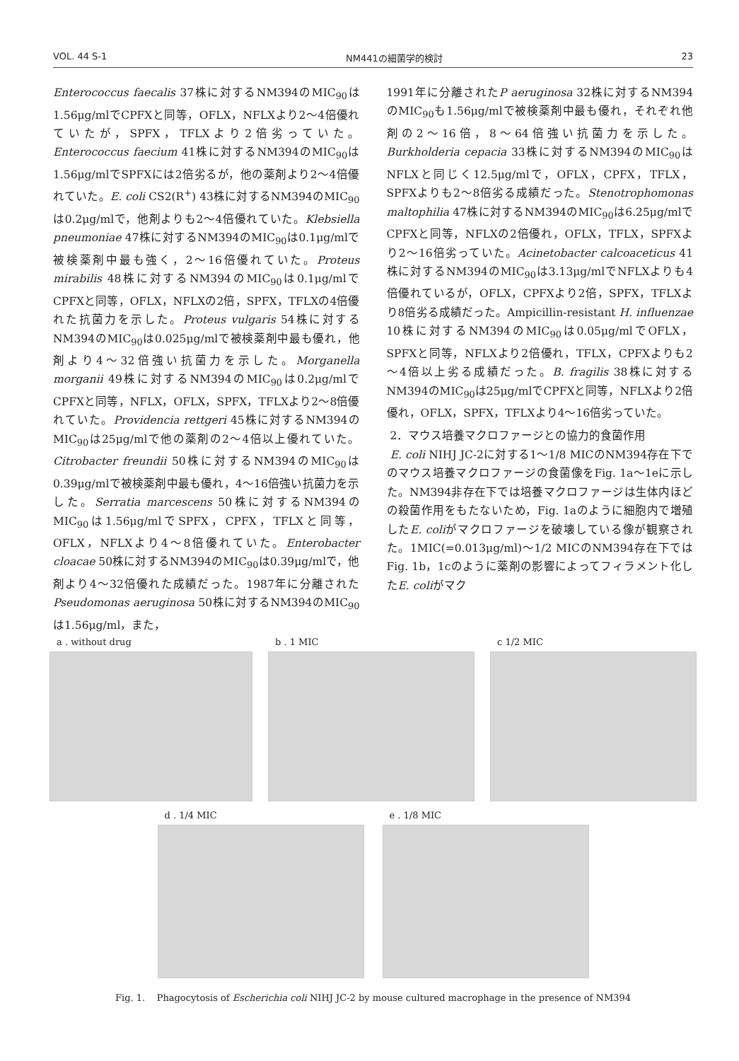VOL. 44 S-1 NM441の細菌学的検討 23
Enterococcus faecalis 37株に対するNM394のMIC<sub>90</sub>は1.56μg/mlでCPFXと同等，OFLX，NFLXより2～4倍優れていたが，SPFX，TFLXより2倍劣っていた。Enterococcus faecium 41株に対するNM394のMIC<sub>90</sub>は1.56μg/mlでSPFXには2倍劣るが，他の薬剤より2～4倍優れていた。E. coli CS2(R<sup>+</sup>) 43株に対するNM394のMIC<sub>90</sub>は0.2μg/mlで，他剤よりも2～4倍優れていた。Klebsiella pneumoniae 47株に対するNM394のMIC<sub>90</sub>は0.1μg/mlで被検薬剤中最も強く，2～16倍優れていた。Proteus mirabilis 48株に対するNM394のMIC<sub>90</sub>は0.1μg/mlでCPFXと同等，OFLX，NFLXの2倍，SPFX，TFLXの4倍優れた抗菌力を示した。Proteus vulgaris 54株に対するNM394のMIC<sub>90</sub>は0.025μg/mlで被検薬剤中最も優れ，他剤より4～32倍強い抗菌力を示した。Morganella morganii 49株に対するNM394のMIC<sub>90</sub>は0.2μg/mlでCPFXと同等，NFLX，OFLX，SPFX，TFLXより2～8倍優れていた。Providencia rettgeri 45株に対するNM394のMIC<sub>90</sub>は25μg/mlで他の薬剤の2～4倍以上優れていた。Citrobacter freundii 50株に対するNM394のMIC<sub>90</sub>は0.39μg/mlで被検薬剤中最も優れ，4～16倍強い抗菌力を示した。Serratia marcescens 50株に対するNM394のMIC<sub>90</sub>は1.56μg/mlでSPFX，CPFX，TFLXと同等，OFLX，NFLXより4～8倍優れていた。Enterobacter cloacae 50株に対するNM394のMIC<sub>90</sub>は0.39μg/mlで，他剤より4～32倍優れた成績だった。1987年に分離されたPseudomonas aeruginosa 50株に対するNM394のMIC<sub>90</sub>は1.56μg/ml，また，
1991年に分離されたP aeruginosa 32株に対するNM394のMIC<sub>90</sub>も1.56μg/mlで被検薬剤中最も優れ，それぞれ他剤の2～16倍，8～64倍強い抗菌力を示した。Burkholderia cepacia 33株に対するNM394のMIC<sub>90</sub>はNFLXと同じく12.5μg/mlで，OFLX，CPFX，TFLX，SPFXよりも2～8倍劣る成績だった。Stenotrophomonas maltophilia 47株に対するNM394のMIC<sub>90</sub>は6.25μg/mlでCPFXと同等，NFLXの2倍優れ，OFLX，TFLX，SPFXより2～16倍劣っていた。Acinetobacter calcoaceticus 41株に対するNM394のMIC<sub>90</sub>は3.13μg/mlでNFLXよりも4倍優れているが，OFLX，CPFXより2倍，SPFX，TFLXより8倍劣る成績だった。Ampicillin-resistant H. influenzae 10株に対するNM394のMIC<sub>90</sub>は0.05μg/mlでOFLX，SPFXと同等，NFLXより2倍優れ，TFLX，CPFXよりも2～4倍以上劣る成績だった。B. fragilis 38株に対するNM394のMIC<sub>90</sub>は25μg/mlでCPFXと同等，NFLXより2倍優れ，OFLX，SPFX，TFLXより4～16倍劣っていた。
2．マウス培養マクロファージとの協力的食菌作用
E. coli NIHJ JC-2に対する1～1/8 MICのNM394存在下でのマウス培養マクロファージの食菌像をFig. 1a～1eに示した。NM394非存在下では培養マクロファージは生体内ほどの殺菌作用をもたないため，Fig. 1aのように細胞内で増殖したE. coliがマクロファージを破壊している像が観察された。1MIC(=0.013μg/ml)～1/2 MICのNM394存在下ではFig. 1b，1cのように薬剤の影響によってフィラメント化したE. coliがマク
a . without drug b . 1 MIC c 1/2 MIC
d . 1/4 MIC e . 1/8 MIC
Fig. 1. Phagocytosis of Escherichia coli NIHJ JC-2 by mouse cultured macrophage in the presence of NM394